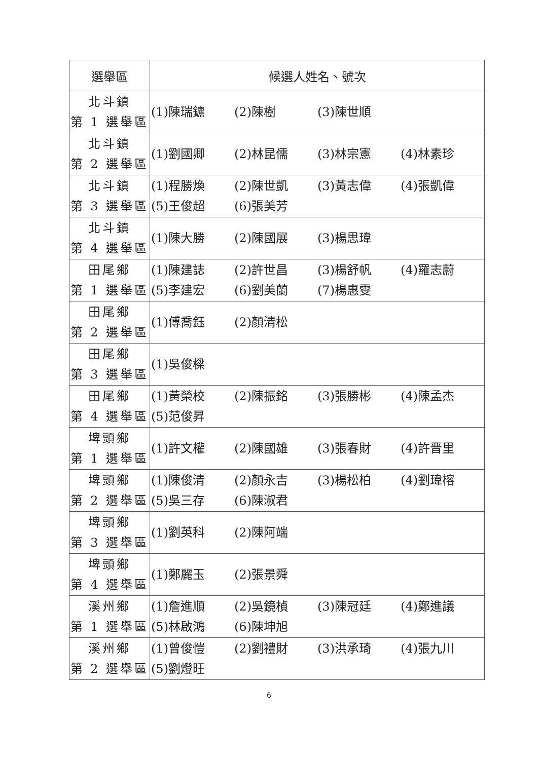| 選舉區 | 候選人姓名、號次 |
| --- | --- |
| 北斗鎮 第 1 選舉區 | (1)陳瑞鑣 (2)陳樹 (3)陳世順 |
| 北斗鎮 第 2 選舉區 | (1)劉國卿 (2)林昆儒 (3)林宗憲 (4)林素珍 |
| 北斗鎮 第 3 選舉區 | (1)程勝煥 (2)陳世凱 (3)黃志偉 (4)張凱偉 (5)王俊超 (6)張美芳 |
| 北斗鎮 第 4 選舉區 | (1)陳大勝 (2)陳國展 (3)楊思瑋 |
| 田尾鄉 第 1 選舉區 | (1)陳建誌 (2)許世昌 (3)楊舒帆 (4)羅志蔚 (5)李建宏 (6)劉美蘭 (7)楊惠雯 |
| 田尾鄉 第 2 選舉區 | (1)傅喬鈺 (2)顏清松 |
| 田尾鄉 第 3 選舉區 | (1)吳俊樑 |
| 田尾鄉 第 4 選舉區 | (1)黃榮校 (2)陳振銘 (3)張勝彬 (4)陳孟杰 (5)范俊昇 |
| 埤頭鄉 第 1 選舉區 | (1)許文權 (2)陳國雄 (3)張春財 (4)許晋里 |
| 埤頭鄉 第 2 選舉區 | (1)陳俊清 (2)顏永吉 (3)楊松柏 (4)劉瑋榕 (5)吳三存 (6)陳淑君 |
| 埤頭鄉 第 3 選舉區 | (1)劉英科 (2)陳阿端 |
| 埤頭鄉 第 4 選舉區 | (1)鄭麗玉 (2)張景舜 |
| 溪州鄉 第 1 選舉區 | (1)詹進順 (2)吳鏡楨 (3)陳冠廷 (4)鄭進議 (5)林啟鴻 (6)陳坤旭 |
| 溪州鄉 第 2 選舉區 | (1)曾俊愷 (2)劉禮財 (3)洪承琦 (4)張九川 (5)劉燈旺 |
6